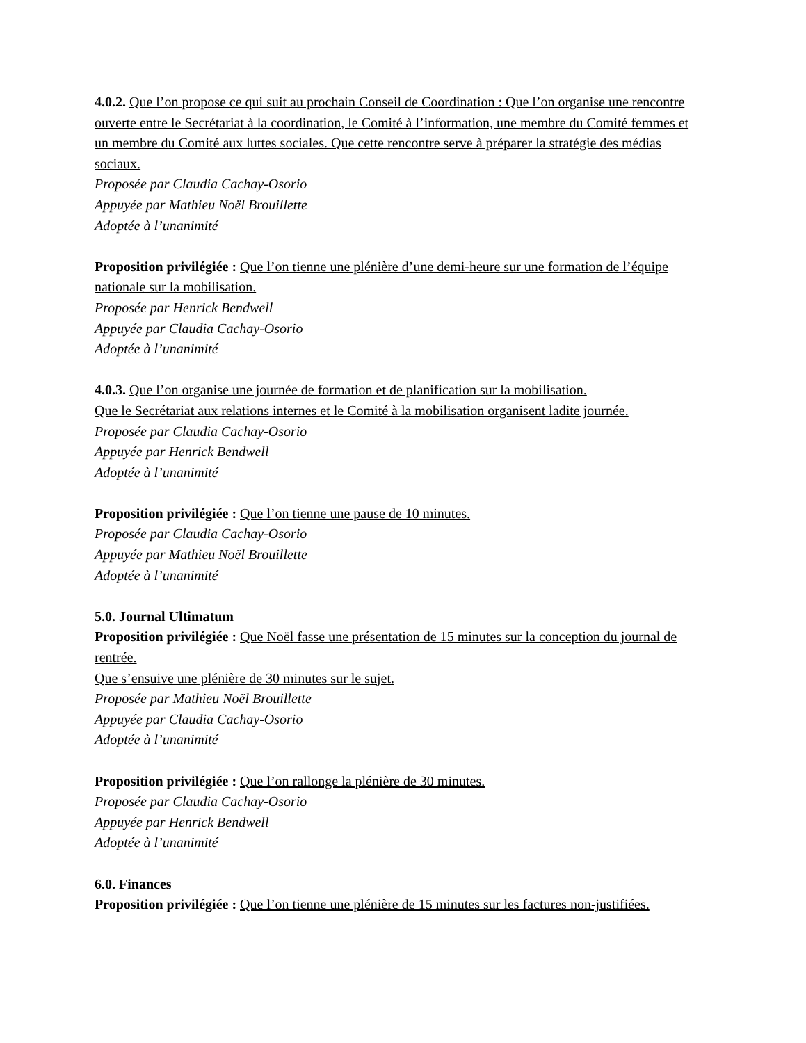4.0.2. Que l’on propose ce qui suit au prochain Conseil de Coordination : Que l’on organise une rencontre ouverte entre le Secrétariat à la coordination, le Comité à l’information, une membre du Comité femmes et un membre du Comité aux luttes sociales. Que cette rencontre serve à préparer la stratégie des médias sociaux.
Proposée par Claudia Cachay-Osorio
Appuyée par Mathieu Noël Brouillette
Adoptée à l’unanimité
Proposition privilégiée : Que l’on tienne une plénière d’une demi-heure sur une formation de l’équipe nationale sur la mobilisation.
Proposée par Henrick Bendwell
Appuyée par Claudia Cachay-Osorio
Adoptée à l’unanimité
4.0.3. Que l’on organise une journée de formation et de planification sur la mobilisation.
Que le Secrétariat aux relations internes et le Comité à la mobilisation organisent ladite journée.
Proposée par Claudia Cachay-Osorio
Appuyée par Henrick Bendwell
Adoptée à l’unanimité
Proposition privilégiée : Que l’on tienne une pause de 10 minutes.
Proposée par Claudia Cachay-Osorio
Appuyée par Mathieu Noël Brouillette
Adoptée à l’unanimité
5.0. Journal Ultimatum
Proposition privilégiée : Que Noël fasse une présentation de 15 minutes sur la conception du journal de rentrée.
Que s’ensuive une plénière de 30 minutes sur le sujet.
Proposée par Mathieu Noël Brouillette
Appuyée par Claudia Cachay-Osorio
Adoptée à l’unanimité
Proposition privilégiée : Que l’on rallonge la plénière de 30 minutes.
Proposée par Claudia Cachay-Osorio
Appuyée par Henrick Bendwell
Adoptée à l’unanimité
6.0. Finances
Proposition privilégiée : Que l’on tienne une plénière de 15 minutes sur les factures non-justifiées.